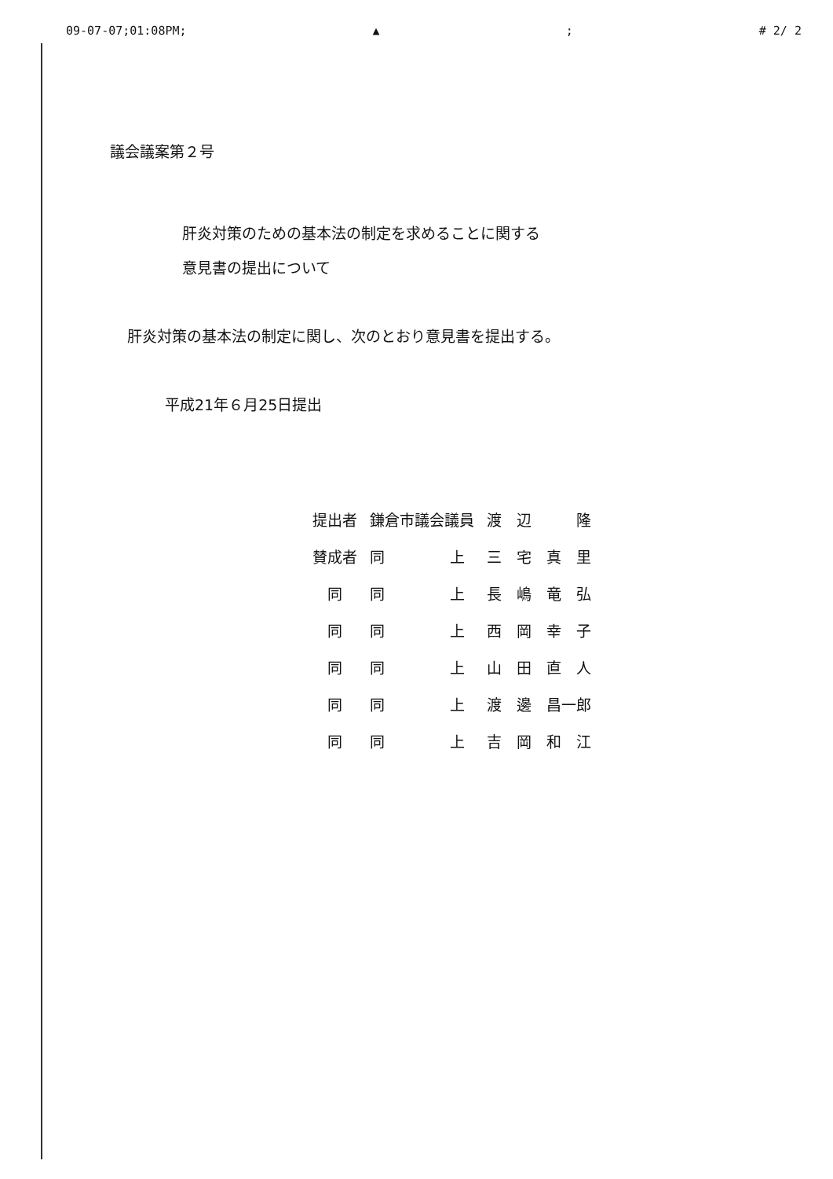09-07-07;01:08PM; ▲; # 2/ 2
議会議案第２号
肝炎対策のための基本法の制定を求めることに関する
意見書の提出について
肝炎対策の基本法の制定に関し、次のとおり意見書を提出する。
平成21年６月25日提出
| 提出者 | 鎌倉市議会議員 | | 渡 辺 隆 |
| 賛成者 | 同 | 上 | 三 宅 真 里 |
| 同 | 同 | 上 | 長 嶋 竜 弘 |
| 同 | 同 | 上 | 西 岡 幸 子 |
| 同 | 同 | 上 | 山 田 直 人 |
| 同 | 同 | 上 | 渡 邊 昌一郎 |
| 同 | 同 | 上 | 吉 岡 和 江 |